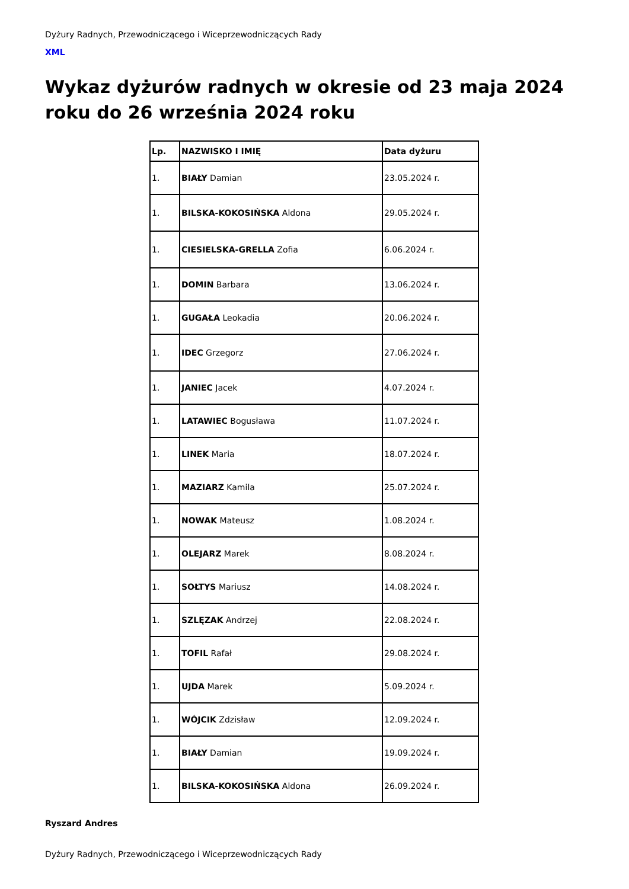Dyżury Radnych, Przewodniczącego i Wiceprzewodniczących Rady
XML
Wykaz dyżurów radnych w okresie od 23 maja 2024 roku do 26 września 2024 roku
| Lp. | NAZWISKO I IMIĘ | Data dyżuru |
| --- | --- | --- |
| 1. | BIAŁY Damian | 23.05.2024 r. |
| 1. | BILSKA-KOKOSIŃSKA Aldona | 29.05.2024 r. |
| 1. | CIESIELSKA-GRELLA Zofia | 6.06.2024 r. |
| 1. | DOMIN Barbara | 13.06.2024 r. |
| 1. | GUGAŁA Leokadia | 20.06.2024 r. |
| 1. | IDEC Grzegorz | 27.06.2024 r. |
| 1. | JANIEC Jacek | 4.07.2024 r. |
| 1. | LATAWIEC Bogusława | 11.07.2024 r. |
| 1. | LINEK Maria | 18.07.2024 r. |
| 1. | MAZIARZ Kamila | 25.07.2024 r. |
| 1. | NOWAK Mateusz | 1.08.2024 r. |
| 1. | OLEJARZ Marek | 8.08.2024 r. |
| 1. | SOŁTYS Mariusz | 14.08.2024 r. |
| 1. | SZLĘZAK Andrzej | 22.08.2024 r. |
| 1. | TOFIL Rafał | 29.08.2024 r. |
| 1. | UJDA Marek | 5.09.2024 r. |
| 1. | WÓJCIK Zdzisław | 12.09.2024 r. |
| 1. | BIAŁY Damian | 19.09.2024 r. |
| 1. | BILSKA-KOKOSIŃSKA Aldona | 26.09.2024 r. |
Ryszard Andres
Dyżury Radnych, Przewodniczącego i Wiceprzewodniczących Rady